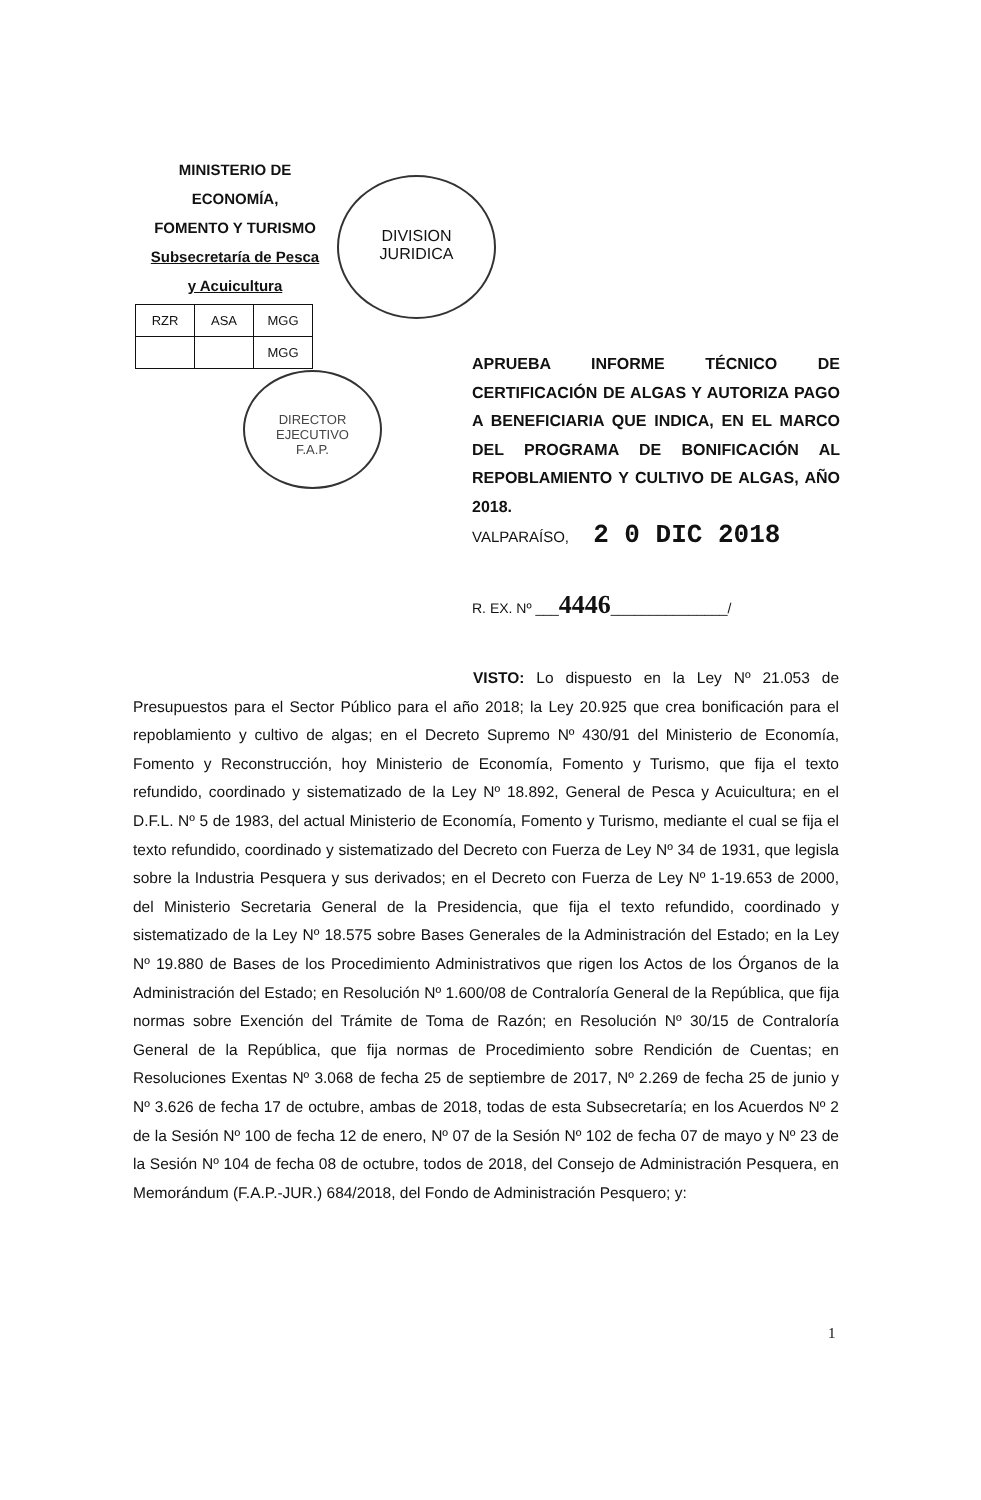MINISTERIO DE ECONOMÍA,
FOMENTO Y TURISMO
Subsecretaría de Pesca
y Acuicultura
| RZR | ASA | MGG |
| | | MGG |
DIVISION
JURIDICA
DIRECTOR
EJECUTIVO
F.A.P.
APRUEBA INFORME TÉCNICO DE CERTIFICACIÓN DE ALGAS Y AUTORIZA PAGO A BENEFICIARIA QUE INDICA, EN EL MARCO DEL PROGRAMA DE BONIFICACIÓN AL REPOBLAMIENTO Y CULTIVO DE ALGAS, AÑO 2018.
VALPARAÍSO, 2 0 DIC 2018
R. EX. Nº ___4446_______________/
VISTO: Lo dispuesto en la Ley Nº 21.053 de Presupuestos para el Sector Público para el año 2018; la Ley 20.925 que crea bonificación para el repoblamiento y cultivo de algas; en el Decreto Supremo Nº 430/91 del Ministerio de Economía, Fomento y Reconstrucción, hoy Ministerio de Economía, Fomento y Turismo, que fija el texto refundido, coordinado y sistematizado de la Ley Nº 18.892, General de Pesca y Acuicultura; en el D.F.L. Nº 5 de 1983, del actual Ministerio de Economía, Fomento y Turismo, mediante el cual se fija el texto refundido, coordinado y sistematizado del Decreto con Fuerza de Ley Nº 34 de 1931, que legisla sobre la Industria Pesquera y sus derivados; en el Decreto con Fuerza de Ley Nº 1-19.653 de 2000, del Ministerio Secretaria General de la Presidencia, que fija el texto refundido, coordinado y sistematizado de la Ley Nº 18.575 sobre Bases Generales de la Administración del Estado; en la Ley Nº 19.880 de Bases de los Procedimiento Administrativos que rigen los Actos de los Órganos de la Administración del Estado; en Resolución Nº 1.600/08 de Contraloría General de la República, que fija normas sobre Exención del Trámite de Toma de Razón; en Resolución Nº 30/15 de Contraloría General de la República, que fija normas de Procedimiento sobre Rendición de Cuentas; en Resoluciones Exentas Nº 3.068 de fecha 25 de septiembre de 2017, Nº 2.269 de fecha 25 de junio y Nº 3.626 de fecha 17 de octubre, ambas de 2018, todas de esta Subsecretaría; en los Acuerdos Nº 2 de la Sesión Nº 100 de fecha 12 de enero, Nº 07 de la Sesión Nº 102 de fecha 07 de mayo y Nº 23 de la Sesión Nº 104 de fecha 08 de octubre, todos de 2018, del Consejo de Administración Pesquera, en Memorándum (F.A.P.-JUR.) 684/2018, del Fondo de Administración Pesquero; y:
1